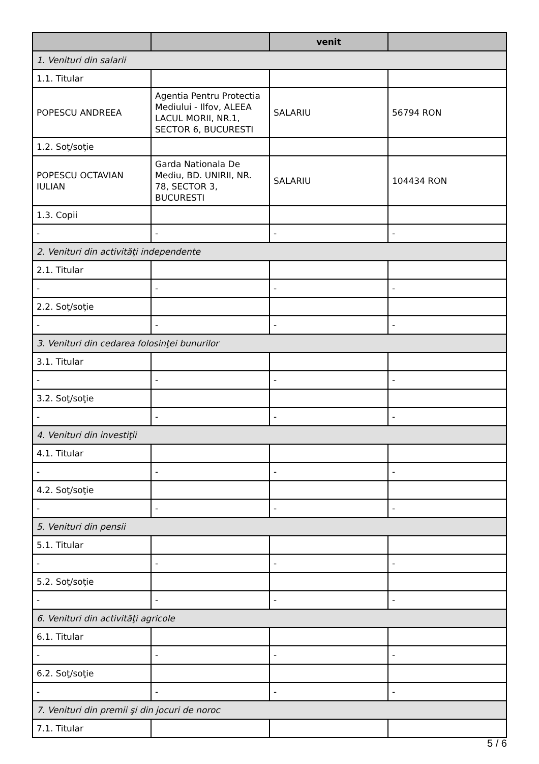| | | venit | |
| --- | --- | --- | --- |
| 1. Venituri din salarii | | | |
| 1.1. Titular | | | |
| POPESCU ANDREEA | Agentia Pentru Protectia Mediului - Ilfov, ALEEA LACUL MORII, NR.1, SECTOR 6, BUCURESTI | SALARIU | 56794 RON |
| 1.2. Soţ/soţie | | | |
| POPESCU OCTAVIAN IULIAN | Garda Nationala De Mediu, BD. UNIRII, NR. 78, SECTOR 3, BUCURESTI | SALARIU | 104434 RON |
| 1.3. Copii | | | |
| - | - | - | - |
| 2. Venituri din activităţi independente | | | |
| 2.1. Titular | | | |
| - | - | - | - |
| 2.2. Soţ/soţie | | | |
| - | - | - | - |
| 3. Venituri din cedarea folosinţei bunurilor | | | |
| 3.1. Titular | | | |
| - | - | - | - |
| 3.2. Soţ/soţie | | | |
| - | - | - | - |
| 4. Venituri din investiţii | | | |
| 4.1. Titular | | | |
| - | - | - | - |
| 4.2. Soţ/soţie | | | |
| - | - | - | - |
| 5. Venituri din pensii | | | |
| 5.1. Titular | | | |
| - | - | - | - |
| 5.2. Soţ/soţie | | | |
| - | - | - | - |
| 6. Venituri din activităţi agricole | | | |
| 6.1. Titular | | | |
| - | - | - | - |
| 6.2. Soţ/soţie | | | |
| - | - | - | - |
| 7. Venituri din premii şi din jocuri de noroc | | | |
| 7.1. Titular | | | |
5 / 6